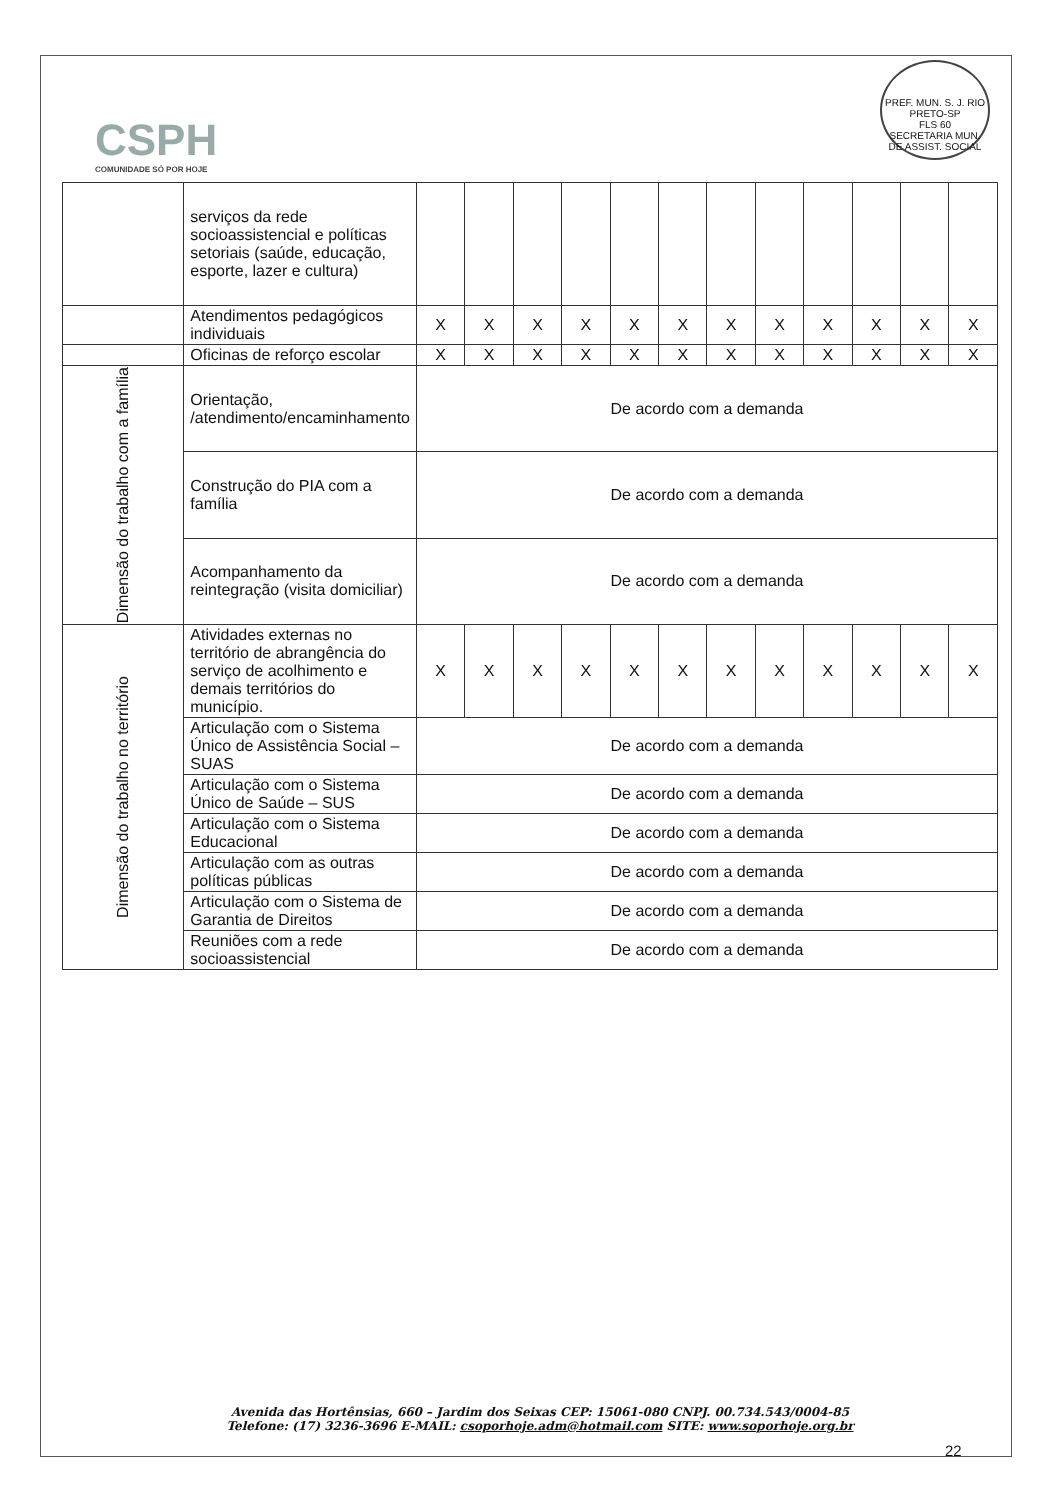CSPH
COMUNIDADE SÓ POR HOJE
PREF. MUN. S. J. RIO PRETO-SP
FLS 60
SECRETARIA MUN. DE ASSIST. SOCIAL
| | serviços da rede socioassistencial e políticas setoriais (saúde, educação, esporte, lazer e cultura) | | | | | | | | | | | | |
| | Atendimentos pedagógicos individuais | X | X | X | X | X | X | X | X | X | X | X | X |
| | Oficinas de reforço escolar | X | X | X | X | X | X | X | X | X | X | X | X |
| Dimensão do trabalho com a família | Orientação, /atendimento/encaminhamento | De acordo com a demanda | | | | | | | | | | | |
| | Construção do PIA com a família | De acordo com a demanda | | | | | | | | | | | |
| | Acompanhamento da reintegração (visita domiciliar) | De acordo com a demanda | | | | | | | | | | | |
| Dimensão do trabalho no território | Atividades externas no território de abrangência do serviço de acolhimento e demais territórios do município. | X | X | X | X | X | X | X | X | X | X | X | X |
| | Articulação com o Sistema Único de Assistência Social – SUAS | De acordo com a demanda | | | | | | | | | | | |
| | Articulação com o Sistema Único de Saúde – SUS | De acordo com a demanda | | | | | | | | | | | |
| | Articulação com o Sistema Educacional | De acordo com a demanda | | | | | | | | | | | |
| | Articulação com as outras políticas públicas | De acordo com a demanda | | | | | | | | | | | |
| | Articulação com o Sistema de Garantia de Direitos | De acordo com a demanda | | | | | | | | | | | |
| | Reuniões com a rede socioassistencial | De acordo com a demanda | | | | | | | | | | | |
Avenida das Hortênsias, 660 – Jardim dos Seixas CEP: 15061-080 CNPJ. 00.734.543/0004-85
Telefone: (17) 3236-3696 E-MAIL: csoporhoje.adm@hotmail.com SITE: www.soporhoje.org.br
22